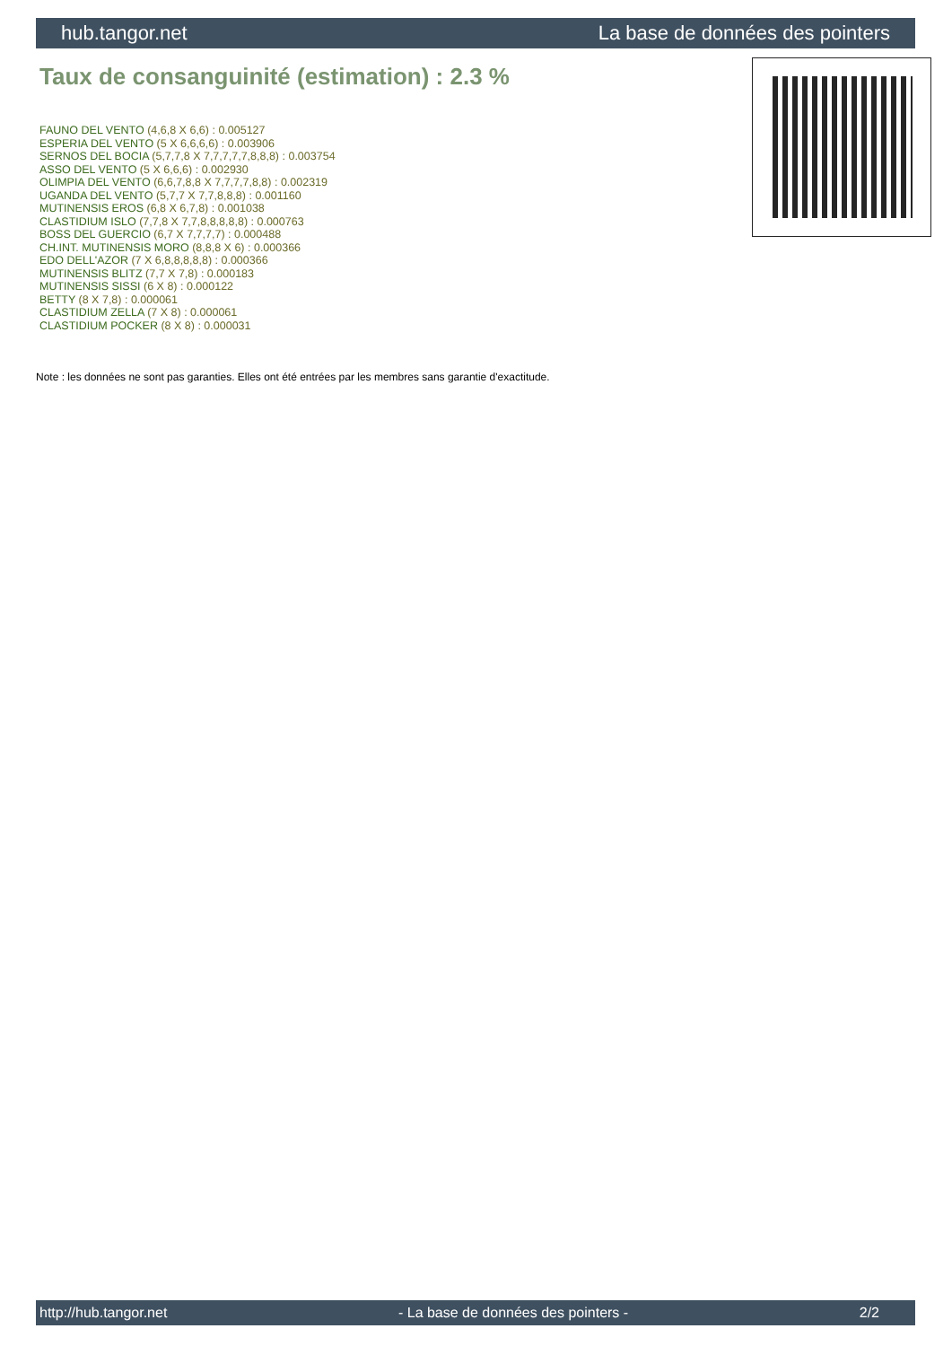hub.tangor.net La base de données des pointers
Taux de consanguinité (estimation) : 2.3 %
FAUNO DEL VENTO (4,6,8 X 6,6) : 0.005127
ESPERIA DEL VENTO (5 X 6,6,6,6) : 0.003906
SERNOS DEL BOCIA (5,7,7,8 X 7,7,7,7,7,8,8,8) : 0.003754
ASSO DEL VENTO (5 X 6,6,6) : 0.002930
OLIMPIA DEL VENTO (6,6,7,8,8 X 7,7,7,7,8,8) : 0.002319
UGANDA DEL VENTO (5,7,7 X 7,7,8,8,8) : 0.001160
MUTINENSIS EROS (6,8 X 6,7,8) : 0.001038
CLASTIDIUM ISLO (7,7,8 X 7,7,8,8,8,8,8) : 0.000763
BOSS DEL GUERCIO (6,7 X 7,7,7,7) : 0.000488
CH.INT. MUTINENSIS MORO (8,8,8 X 6) : 0.000366
EDO DELL'AZOR (7 X 6,8,8,8,8,8) : 0.000366
MUTINENSIS BLITZ (7,7 X 7,8) : 0.000183
MUTINENSIS SISSI (6 X 8) : 0.000122
BETTY (8 X 7,8) : 0.000061
CLASTIDIUM ZELLA (7 X 8) : 0.000061
CLASTIDIUM POCKER (8 X 8) : 0.000031
Note : les données ne sont pas garanties. Elles ont été entrées par les membres sans garantie d'exactitude.
http://hub.tangor.net - La base de données des pointers - 2/2